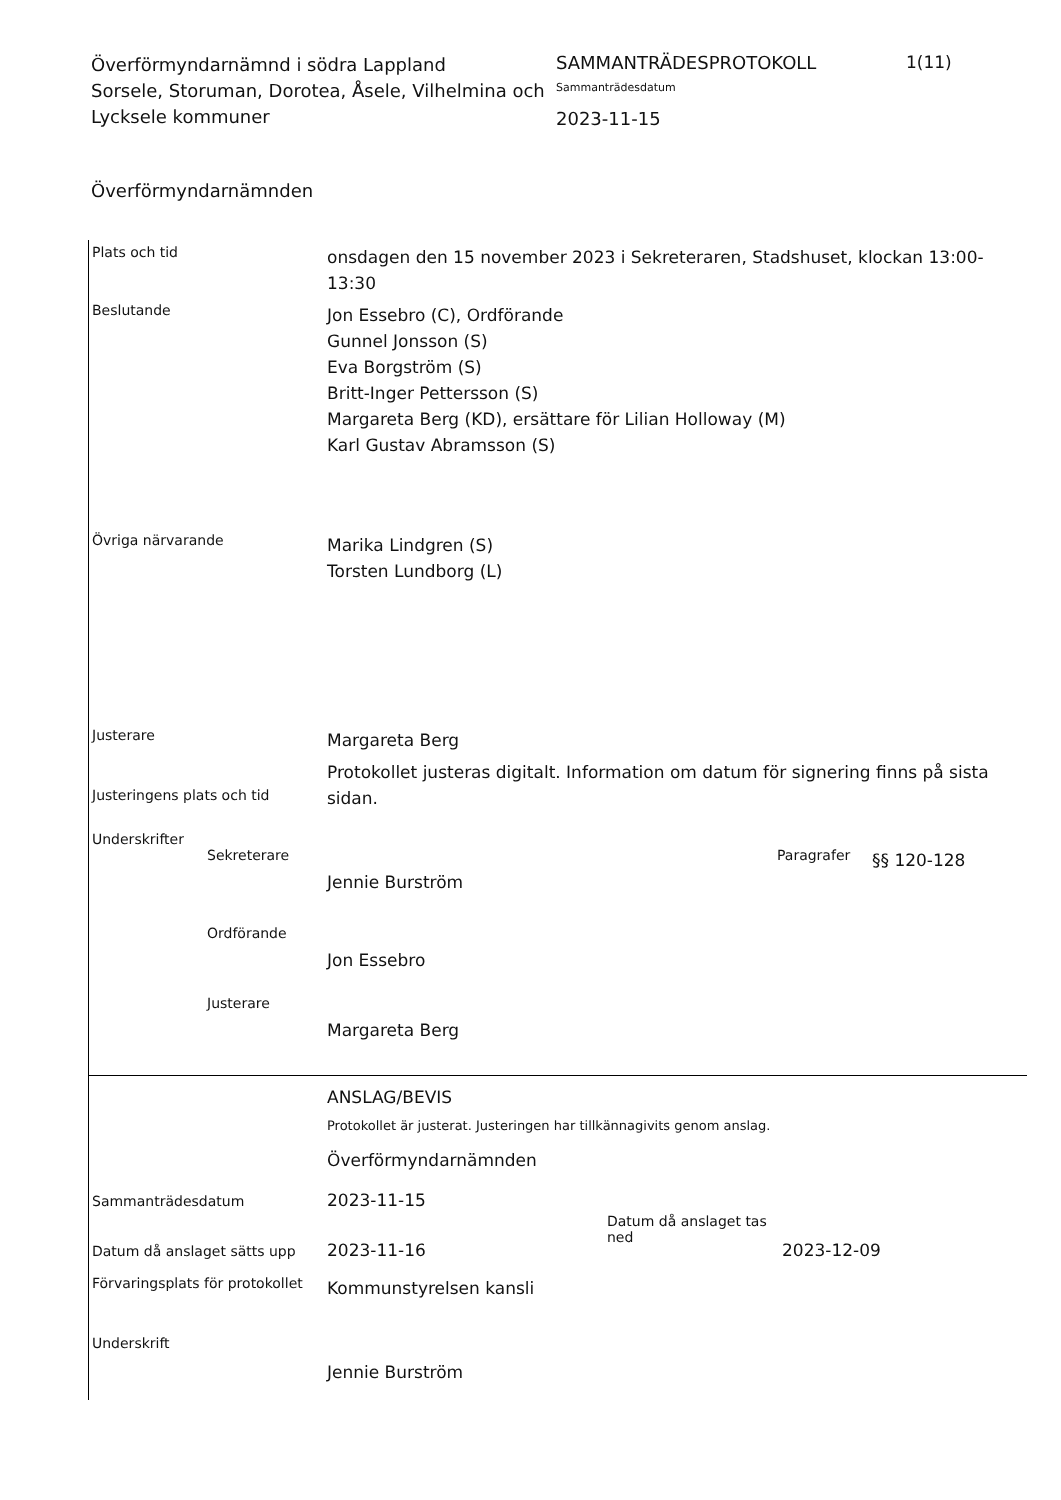Överförmyndarnämnd i södra Lappland
Sorsele, Storuman, Dorotea, Åsele, Vilhelmina och Lycksele kommuner
SAMMANTRÄDESPROTOKOLL
Sammanträdesdatum
2023-11-15
1(11)
Överförmyndarnämnden
Plats och tid
onsdagen den 15 november 2023 i Sekreteraren, Stadshuset, klockan 13:00-13:30
Beslutande
Jon Essebro (C), Ordförande
Gunnel Jonsson (S)
Eva Borgström (S)
Britt-Inger Pettersson (S)
Margareta Berg (KD), ersättare för Lilian Holloway (M)
Karl Gustav Abramsson (S)
Övriga närvarande
Marika Lindgren (S)
Torsten Lundborg (L)
Justerare
Margareta Berg
Justeringens plats och tid
Protokollet justeras digitalt. Information om datum för signering finns på sista sidan.
Underskrifter
Sekreterare
Jennie Burström
Paragrafer
§§ 120-128
Ordförande
Jon Essebro
Justerare
Margareta Berg
ANSLAG/BEVIS
Protokollet är justerat. Justeringen har tillkännagivits genom anslag.
Överförmyndarnämnden
Sammanträdesdatum
2023-11-15
Datum då anslaget sätts upp
2023-11-16
Datum då anslaget tas ned
2023-12-09
Förvaringsplats för protokollet
Kommunstyrelsen kansli
Underskrift
Jennie Burström